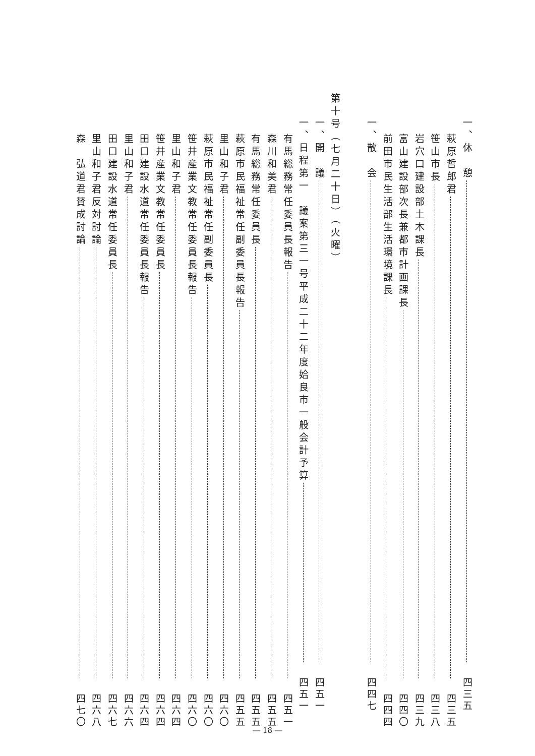一、休　憩 四三五
萩原哲郎君 四三五
笹山市長 四三八
岩穴口建設部土木課長 四三九
富山建設部次長兼都市計画課長 四四〇
前田市民生活部生活環境課長 四四四
一、散　会 四四七
第十号（七月二十日）（火曜）
一、開　議 四五一
一、日程第一　議案第三一号平成二十二年度姶良市一般会計予算 四五一
有馬総務常任委員長報告 四五一
森川和美君 四五五
有馬総務常任委員長 四五五
萩原市民福祉常任副委員長報告 四五五
里山和子君 四六〇
萩原市民福祉常任副委員長 四六〇
笹井産業文教常任委員長報告 四六〇
里山和子君 四六四
笹井産業文教常任委員長 四六四
田口建設水道常任委員長報告 四六四
里山和子君 四六六
田口建設水道常任委員長 四六七
里山和子君反対討論 四六八
森　弘道君賛成討論 四七〇
― 18 ―